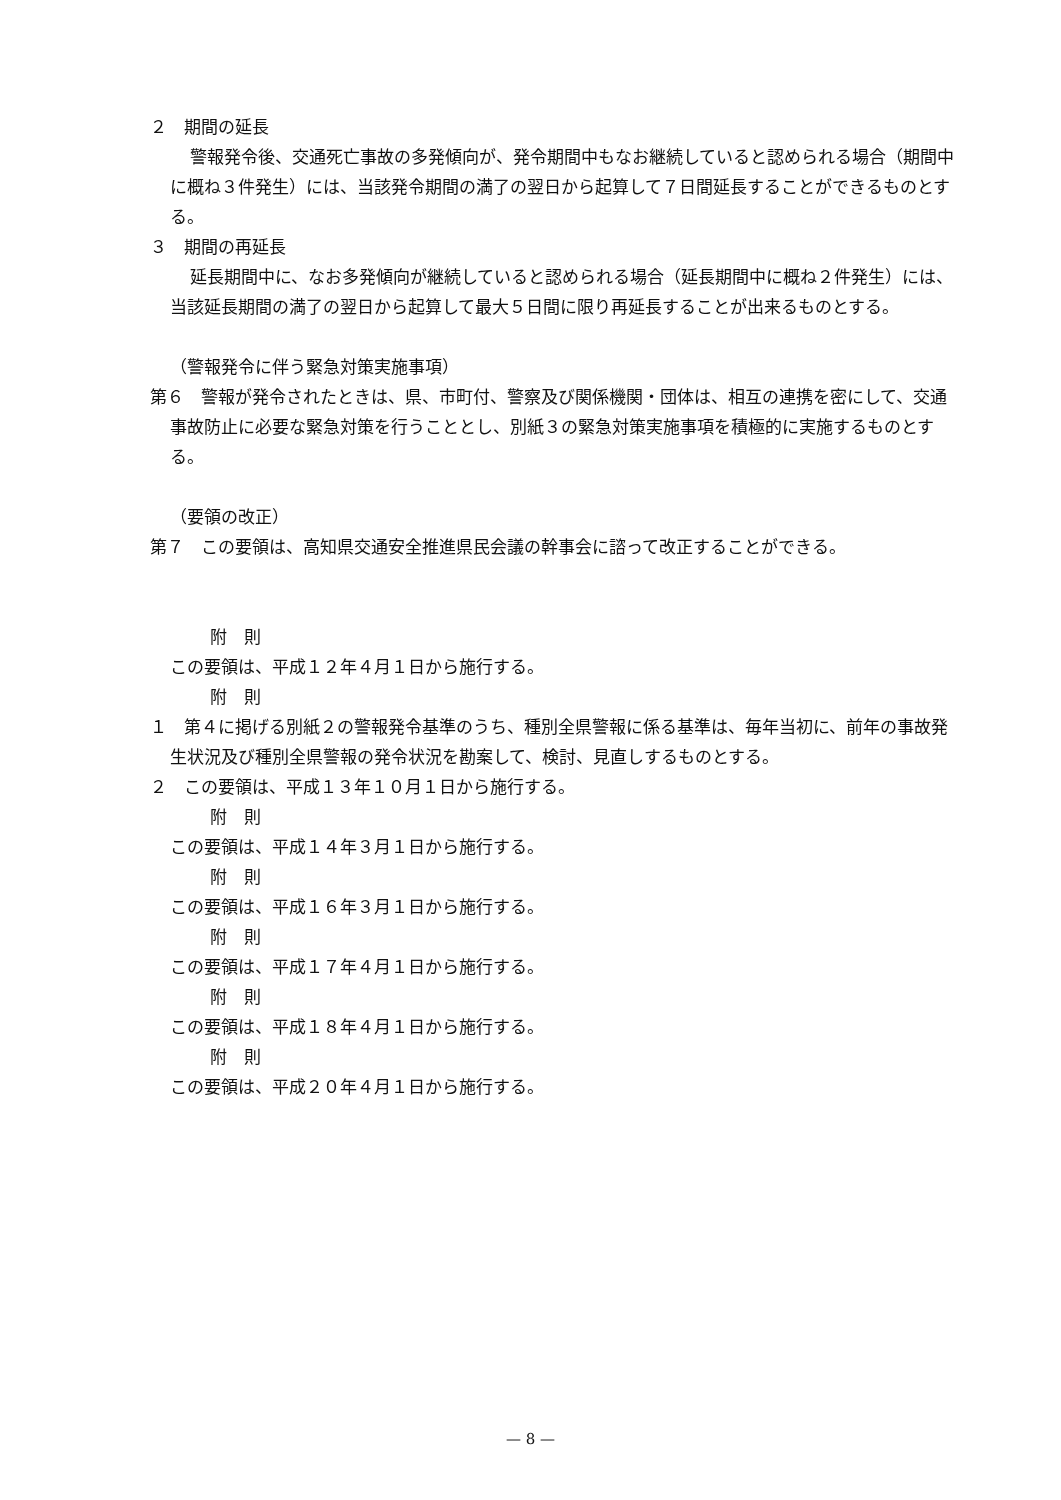２　期間の延長
警報発令後、交通死亡事故の多発傾向が、発令期間中もなお継続していると認められる場合（期間中に概ね３件発生）には、当該発令期間の満了の翌日から起算して７日間延長することができるものとする。
３　期間の再延長
延長期間中に、なお多発傾向が継続していると認められる場合（延長期間中に概ね２件発生）には、当該延長期間の満了の翌日から起算して最大５日間に限り再延長することが出来るものとする。
（警報発令に伴う緊急対策実施事項）
第６　警報が発令されたときは、県、市町付、警察及び関係機関・団体は、相互の連携を密にして、交通事故防止に必要な緊急対策を行うこととし、別紙３の緊急対策実施事項を積極的に実施するものとする。
（要領の改正）
第７　この要領は、高知県交通安全推進県民会議の幹事会に諮って改正することができる。
附　則
この要領は、平成１２年４月１日から施行する。
附　則
１　第４に掲げる別紙２の警報発令基準のうち、種別全県警報に係る基準は、毎年当初に、前年の事故発生状況及び種別全県警報の発令状況を勘案して、検討、見直しするものとする。
２　この要領は、平成１３年１０月１日から施行する。
附　則
この要領は、平成１４年３月１日から施行する。
附　則
この要領は、平成１６年３月１日から施行する。
附　則
この要領は、平成１７年４月１日から施行する。
附　則
この要領は、平成１８年４月１日から施行する。
附　則
この要領は、平成２０年４月１日から施行する。
— 8 —